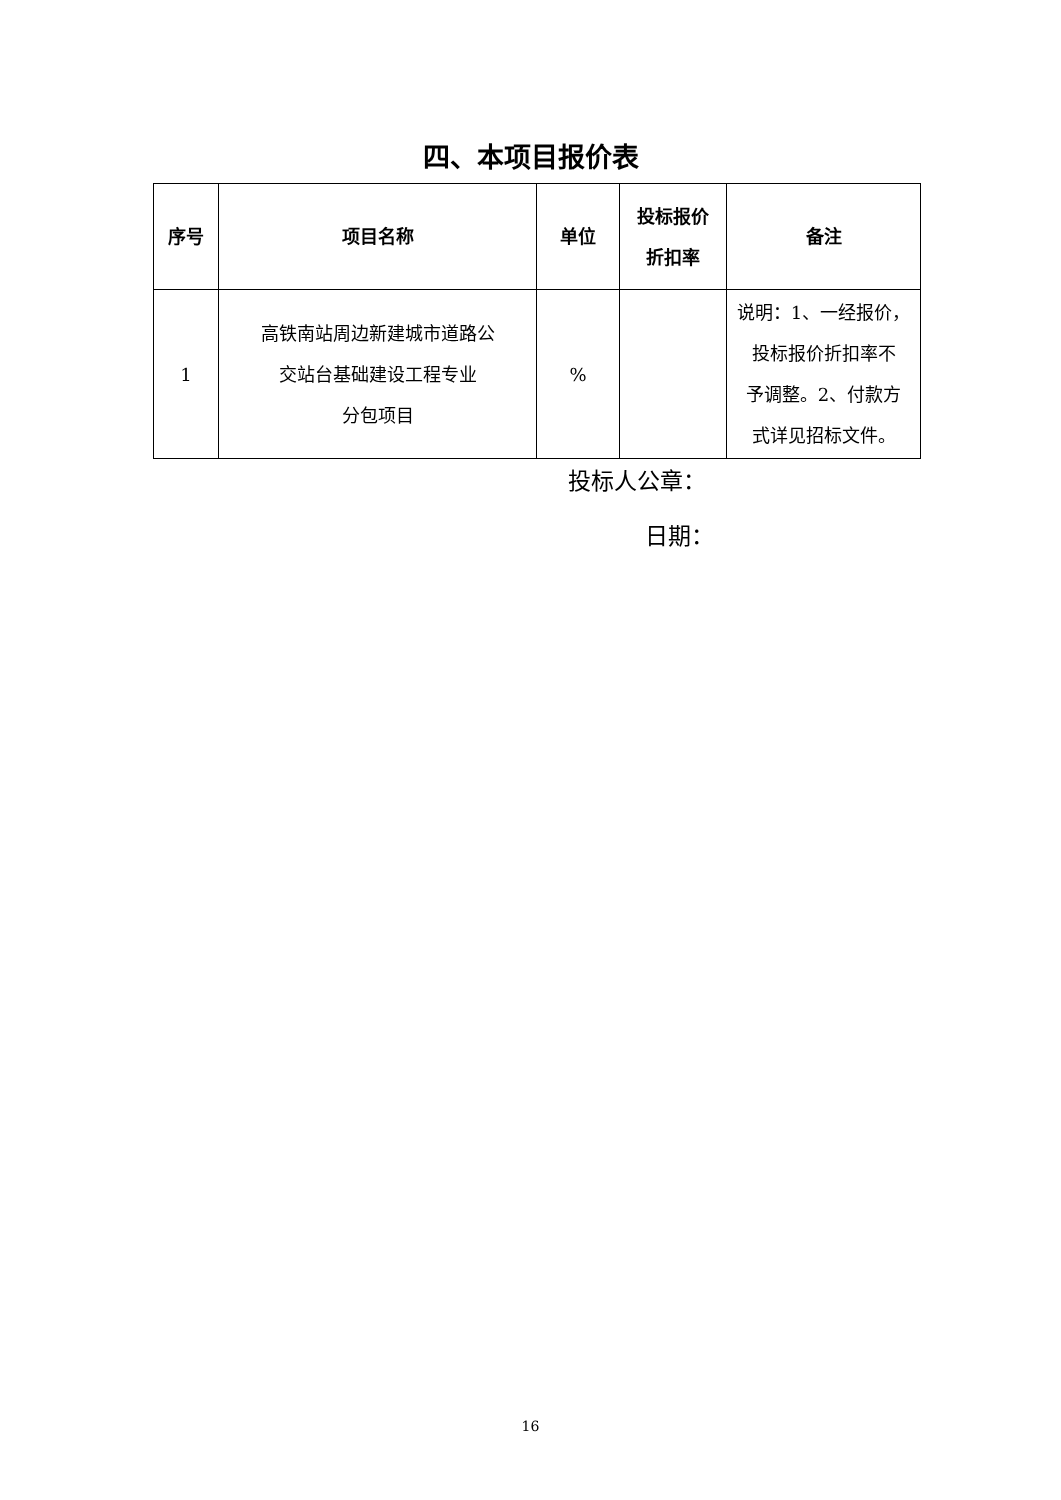四、本项目报价表
| 序号 | 项目名称 | 单位 | 投标报价 折扣率 | 备注 |
| --- | --- | --- | --- | --- |
| 1 | 高铁南站周边新建城市道路公 交站台基础建设工程专业 分包项目 | % | | 说明：1、一经报价， 投标报价折扣率不 予调整。2、付款方 式详见招标文件。 |
投标人公章：
日期：
16